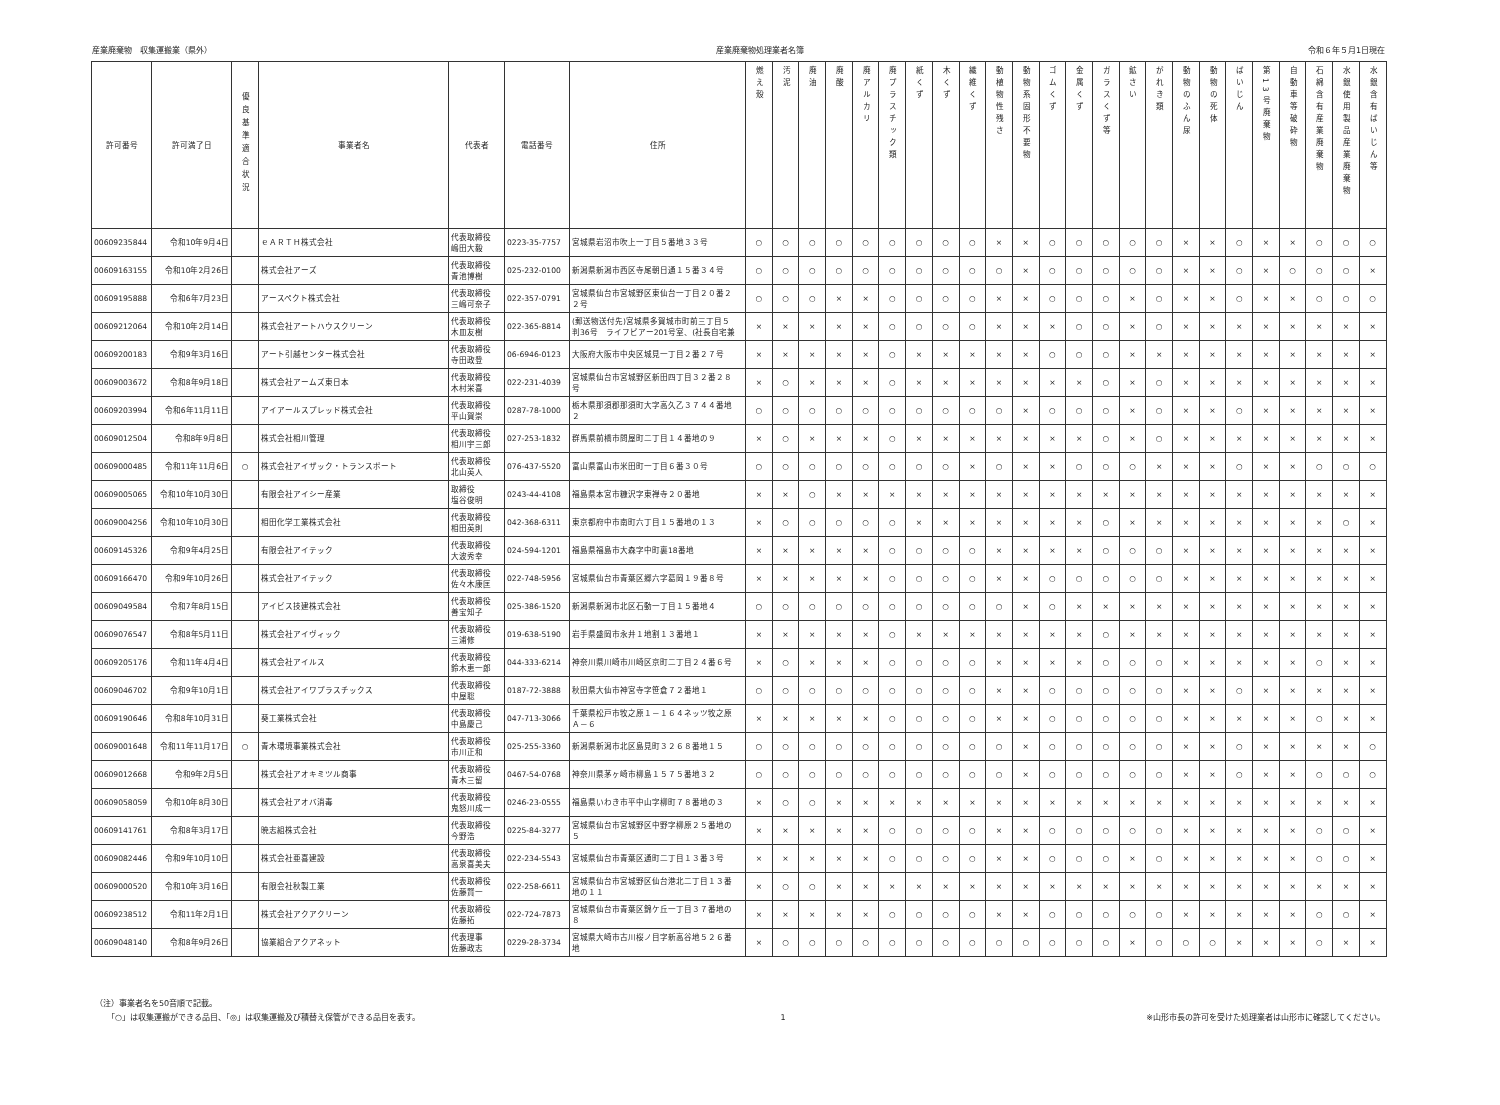産業廃棄物　収集運搬業（県外） 産業廃棄物処理業者名簿 令和６年５月1日現在
| 許可番号 | 許可満了日 | 優良基準適合状況 | 事業者名 | 代表者 | 電話番号 | 住所 | 燃え殻 | 汚泥 | 廃油 | 廃酸 | 廃アルカリ | 廃プラスチック類 | 紙くず | 木くず | 繊維くず | 動植物性残さ | 動物系固形不要物 | ゴムくず | 金属くず | ガラスくず等 | 鉱さい | がれき類 | 動物のふん尿 | 動物の死体 | ばいじん | 第13号廃棄物 | 自動車等破砕物 | 石綿含有産業廃棄物 | 水銀使用製品産業廃棄物 | 水銀含有ばいじん等 |
| --- | --- | --- | --- | --- | --- | --- | --- | --- | --- | --- | --- | --- | --- | --- | --- | --- | --- | --- | --- | --- | --- | --- | --- | --- | --- | --- | --- | --- | --- | --- |
| 00609235844 | 令和10年9月4日 | | ｅＡＲＴＨ株式会社 | 代表取締役 嶋田大毅 | 0223-35-7757 | 宮城県岩沼市吹上一丁目５番地３３号 | ○ | ○ | ○ | ○ | ○ | ○ | ○ | ○ | ○ | × | × | ○ | ○ | ○ | ○ | ○ | × | × | ○ | × | × | ○ | ○ | ○ |
| 00609163155 | 令和10年2月26日 | | 株式会社アーズ | 代表取締役 青池博樹 | 025-232-0100 | 新潟県新潟市西区寺尾朝日通１５番３４号 | ○ | ○ | ○ | ○ | ○ | ○ | ○ | ○ | ○ | ○ | × | ○ | ○ | ○ | ○ | ○ | × | × | ○ | × | ○ | ○ | ○ | × |
| 00609195888 | 令和6年7月23日 | | アースペクト株式会社 | 代表取締役 三嶋可奈子 | 022-357-0791 | 宮城県仙台市宮城野区東仙台一丁目２０番２ ２号 | ○ | ○ | ○ | × | × | ○ | ○ | ○ | ○ | × | × | ○ | ○ | ○ | × | ○ | × | × | ○ | × | × | ○ | ○ | ○ |
| 00609212064 | 令和10年2月14日 | | 株式会社アートハウスクリーン | 代表取締役 木皿友樹 | 022-365-8814 | (郵送物送付先)宮城県多賀城市町前三丁目５ 判36号 ライフピアー201号室、(社長自宅兼 | × | × | × | × | × | ○ | ○ | ○ | ○ | × | × | × | ○ | ○ | × | ○ | × | × | × | × | × | × | × | × |
| 00609200183 | 令和9年3月16日 | | アート引越センター株式会社 | 代表取締役 寺田政登 | 06-6946-0123 | 大阪府大阪市中央区城見一丁目２番２７号 | × | × | × | × | × | ○ | × | × | × | × | × | ○ | ○ | ○ | × | × | × | × | × | × | × | × | × | × |
| 00609003672 | 令和8年9月18日 | | 株式会社アームズ東日本 | 代表取締役 木村栄喜 | 022-231-4039 | 宮城県仙台市宮城野区新田四丁目３２番２８ 号 | × | ○ | × | × | × | ○ | × | × | × | × | × | × | × | ○ | × | ○ | × | × | × | × | × | × | × | × |
| 00609203994 | 令和6年11月11日 | | アイアールスプレッド株式会社 | 代表取締役 平山賀崇 | 0287-78-1000 | 栃木県那須郡那須町大字高久乙３７４４番地 ２ | ○ | ○ | ○ | ○ | ○ | ○ | ○ | ○ | ○ | ○ | × | ○ | ○ | ○ | × | ○ | × | × | ○ | × | × | × | × | × |
| 00609012504 | 令和8年9月8日 | | 株式会社相川管理 | 代表取締役 相川宇三郎 | 027-253-1832 | 群馬県前橋市問屋町二丁目１４番地の９ | × | ○ | × | × | × | ○ | × | × | × | × | × | × | × | ○ | × | ○ | × | × | × | × | × | × | × | × |
| 00609000485 | 令和11年11月6日 | ○ | 株式会社アイザック・トランスポート | 代表取締役 北山英人 | 076-437-5520 | 富山県富山市米田町一丁目６番３０号 | ○ | ○ | ○ | ○ | ○ | ○ | ○ | ○ | × | ○ | × | × | ○ | ○ | ○ | × | × | × | ○ | × | × | ○ | ○ | ○ |
| 00609005065 | 令和10年10月30日 | | 有限会社アイシー産業 | 取締役 塩谷俊明 | 0243-44-4108 | 福島県本宮市糠沢字東禅寺２０番地 | × | × | ○ | × | × | × | × | × | × | × | × | × | × | × | × | × | × | × | × | × | × | × | × | × |
| 00609004256 | 令和10年10月30日 | | 相田化学工業株式会社 | 代表取締役 相田英則 | 042-368-6311 | 東京都府中市南町六丁目１５番地の１３ | × | ○ | ○ | ○ | ○ | ○ | × | × | × | × | × | × | × | ○ | × | × | × | × | × | × | × | × | ○ | × |
| 00609145326 | 令和9年4月25日 | | 有限会社アイテック | 代表取締役 大波秀幸 | 024-594-1201 | 福島県福島市大森字中町裏18番地 | × | × | × | × | × | ○ | ○ | ○ | ○ | × | × | × | × | ○ | ○ | ○ | × | × | × | × | × | × | × | × |
| 00609166470 | 令和9年10月26日 | | 株式会社アイテック | 代表取締役 佐々木康匡 | 022-748-5956 | 宮城県仙台市青葉区郷六字葛岡１９番８号 | × | × | × | × | × | ○ | ○ | ○ | ○ | × | × | ○ | ○ | ○ | ○ | ○ | × | × | × | × | × | × | × | × |
| 00609049584 | 令和7年8月15日 | | アイビス技建株式会社 | 代表取締役 善宝知子 | 025-386-1520 | 新潟県新潟市北区石動一丁目１５番地４ | ○ | ○ | ○ | ○ | ○ | ○ | ○ | ○ | ○ | ○ | × | ○ | × | × | × | × | × | × | × | × | × | × | × | × |
| 00609076547 | 令和8年5月11日 | | 株式会社アイヴィック | 代表取締役 三浦修 | 019-638-5190 | 岩手県盛岡市永井１地割１３番地１ | × | × | × | × | × | ○ | × | × | × | × | × | × | × | ○ | × | × | × | × | × | × | × | × | × | × |
| 00609205176 | 令和11年4月4日 | | 株式会社アイルス | 代表取締役 鈴木恵一郎 | 044-333-6214 | 神奈川県川崎市川崎区京町二丁目２４番６号 | × | ○ | × | × | × | ○ | ○ | ○ | ○ | × | × | × | × | ○ | ○ | ○ | × | × | × | × | × | ○ | × | × |
| 00609046702 | 令和9年10月1日 | | 株式会社アイワプラスチックス | 代表取締役 中屋聡 | 0187-72-3888 | 秋田県大仙市神宮寺字笹倉７２番地１ | ○ | ○ | ○ | ○ | ○ | ○ | ○ | ○ | ○ | × | × | ○ | ○ | ○ | ○ | ○ | × | × | ○ | × | × | × | × | × |
| 00609190646 | 令和8年10月31日 | | 葵工業株式会社 | 代表取締役 中島慶己 | 047-713-3066 | 千葉県松戸市牧之原１－１６４ネッツ牧之原 Ａ－６ | × | × | × | × | × | ○ | ○ | ○ | ○ | × | × | ○ | ○ | ○ | ○ | ○ | × | × | × | × | × | ○ | × | × |
| 00609001648 | 令和11年11月17日 | ○ | 青木環境事業株式会社 | 代表取締役 市川正和 | 025-255-3360 | 新潟県新潟市北区島見町３２６８番地１５ | ○ | ○ | ○ | ○ | ○ | ○ | ○ | ○ | ○ | ○ | × | ○ | ○ | ○ | ○ | ○ | × | × | ○ | × | × | × | × | ○ |
| 00609012668 | 令和9年2月5日 | | 株式会社アオキミツル商事 | 代表取締役 青木三留 | 0467-54-0768 | 神奈川県茅ヶ崎市柳島１５７５番地３２ | ○ | ○ | ○ | ○ | ○ | ○ | ○ | ○ | ○ | ○ | × | ○ | ○ | ○ | ○ | ○ | × | × | ○ | × | × | ○ | ○ | ○ |
| 00609058059 | 令和10年8月30日 | | 株式会社アオバ消毒 | 代表取締役 鬼怒川成一 | 0246-23-0555 | 福島県いわき市平中山字柳町７８番地の３ | × | ○ | ○ | × | × | × | × | × | × | × | × | × | × | × | × | × | × | × | × | × | × | × | × | × |
| 00609141761 | 令和8年3月17日 | | 暁志組株式会社 | 代表取締役 今野浩 | 0225-84-3277 | 宮城県仙台市宮城野区中野字柳原２５番地の ５ | × | × | × | × | × | ○ | ○ | ○ | ○ | × | × | ○ | ○ | ○ | ○ | ○ | × | × | × | × | × | ○ | ○ | × |
| 00609082446 | 令和9年10月10日 | | 株式会社亜喜建設 | 代表取締役 高泉喜美夫 | 022-234-5543 | 宮城県仙台市青葉区通町二丁目１３番３号 | × | × | × | × | × | ○ | ○ | ○ | ○ | × | × | ○ | ○ | ○ | × | ○ | × | × | × | × | × | ○ | ○ | × |
| 00609000520 | 令和10年3月16日 | | 有限会社秋製工業 | 代表取締役 佐藤賢一 | 022-258-6611 | 宮城県仙台市宮城野区仙台港北二丁目１３番 地の１１ | × | ○ | ○ | × | × | × | × | × | × | × | × | × | × | × | × | × | × | × | × | × | × | × | × | × |
| 00609238512 | 令和11年2月1日 | | 株式会社アクアクリーン | 代表取締役 佐藤拓 | 022-724-7873 | 宮城県仙台市青葉区錦ケ丘一丁目３７番地の ８ | × | × | × | × | × | ○ | ○ | ○ | ○ | × | × | ○ | ○ | ○ | ○ | ○ | × | × | × | × | × | ○ | ○ | × |
| 00609048140 | 令和8年9月26日 | | 協業組合アクアネット | 代表理事 佐藤政志 | 0229-28-3734 | 宮城県大崎市古川桜ノ目字新高谷地５２６番 地 | × | ○ | ○ | ○ | ○ | ○ | ○ | ○ | ○ | ○ | ○ | ○ | ○ | ○ | × | ○ | ○ | ○ | × | × | × | ○ | × | × |
（注）事業者名を50音順で記載。
　　「○」は収集運搬ができる品目、「◎」は収集運搬及び積替え保管ができる品目を表す。
1 ※山形市長の許可を受けた処理業者は山形市に確認してください。